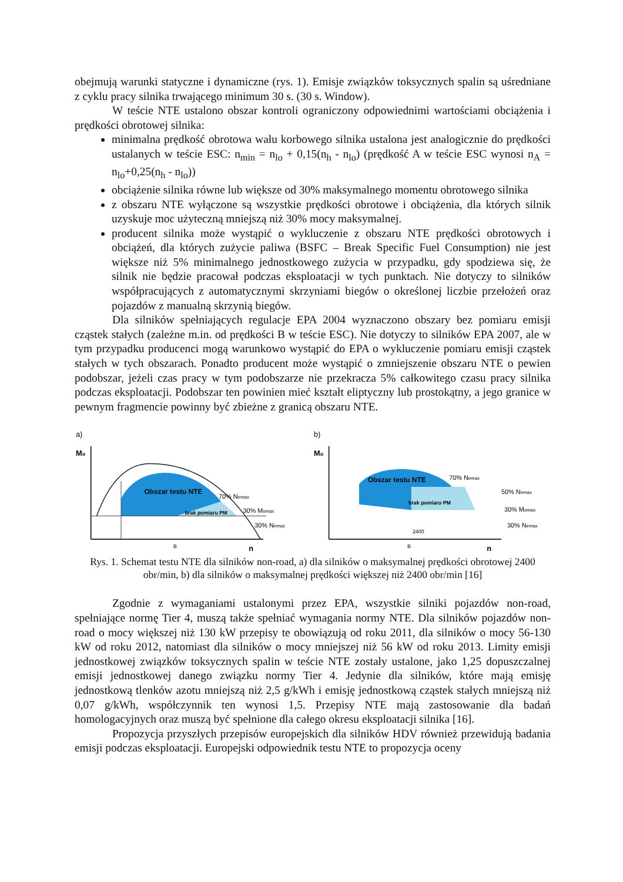obejmują warunki statyczne i dynamiczne (rys. 1). Emisje związków toksycznych spalin są uśredniane z cyklu pracy silnika trwającego minimum 30 s. (30 s. Window).
W teście NTE ustalono obszar kontroli ograniczony odpowiednimi wartościami obciążenia i prędkości obrotowej silnika:
minimalna prędkość obrotowa wału korbowego silnika ustalona jest analogicznie do prędkości ustalanych w teście ESC: n<sub>min</sub> = n<sub>lo</sub> + 0,15(n<sub>h</sub> - n<sub>lo</sub>) (prędkość A w teście ESC wynosi n<sub>A</sub> = n<sub>lo</sub>+0,25(n<sub>h</sub> - n<sub>lo</sub>))
obciążenie silnika równe lub większe od 30% maksymalnego momentu obrotowego silnika
z obszaru NTE wyłączone są wszystkie prędkości obrotowe i obciążenia, dla których silnik uzyskuje moc użyteczną mniejszą niż 30% mocy maksymalnej.
producent silnika może wystąpić o wykluczenie z obszaru NTE prędkości obrotowych i obciążeń, dla których zużycie paliwa (BSFC – Break Specific Fuel Consumption) nie jest większe niż 5% minimalnego jednostkowego zużycia w przypadku, gdy spodziewa się, że silnik nie będzie pracował podczas eksploatacji w tych punktach. Nie dotyczy to silników współpracujących z automatycznymi skrzyniami biegów o określonej liczbie przełożeń oraz pojazdów z manualną skrzynią biegów.
Dla silników spełniających regulacje EPA 2004 wyznaczono obszary bez pomiaru emisji cząstek stałych (zależne m.in. od prędkości B w teście ESC). Nie dotyczy to silników EPA 2007, ale w tym przypadku producenci mogą warunkowo wystąpić do EPA o wykluczenie pomiaru emisji cząstek stałych w tych obszarach. Ponadto producent może wystąpić o zmniejszenie obszaru NTE o pewien podobszar, jeżeli czas pracy w tym podobszarze nie przekracza 5% całkowitego czasu pracy silnika podczas eksploatacji. Podobszar ten powinien mieć kształt eliptyczny lub prostokątny, a jego granice w pewnym fragmencie powinny być zbieżne z granicą obszaru NTE.
a)
Mo
Obszar testu NTE
70% Nemax
brak pomiaru PM
30% Momax
30% Nemax
B
n
b)
Mo
Obszar testu NTE
70% Nemax
brak pomiaru PM
50% Nemax
30% Momax
30% Nemax
2400
B
n
Rys. 1. Schemat testu NTE dla silników non-road, a) dla silników o maksymalnej prędkości obrotowej 2400 obr/min, b) dla silników o maksymalnej prędkości większej niż 2400 obr/min [16]
Zgodnie z wymaganiami ustalonymi przez EPA, wszystkie silniki pojazdów non-road, spełniające normę Tier 4, muszą także spełniać wymagania normy NTE. Dla silników pojazdów non-road o mocy większej niż 130 kW przepisy te obowiązują od roku 2011, dla silników o mocy 56-130 kW od roku 2012, natomiast dla silników o mocy mniejszej niż 56 kW od roku 2013. Limity emisji jednostkowej związków toksycznych spalin w teście NTE zostały ustalone, jako 1,25 dopuszczalnej emisji jednostkowej danego związku normy Tier 4. Jedynie dla silników, które mają emisję jednostkową tlenków azotu mniejszą niż 2,5 g/kWh i emisję jednostkową cząstek stałych mniejszą niż 0,07 g/kWh, współczynnik ten wynosi 1,5. Przepisy NTE mają zastosowanie dla badań homologacyjnych oraz muszą być spełnione dla całego okresu eksploatacji silnika [16].
Propozycja przyszłych przepisów europejskich dla silników HDV również przewidują badania emisji podczas eksploatacji. Europejski odpowiednik testu NTE to propozycja oceny